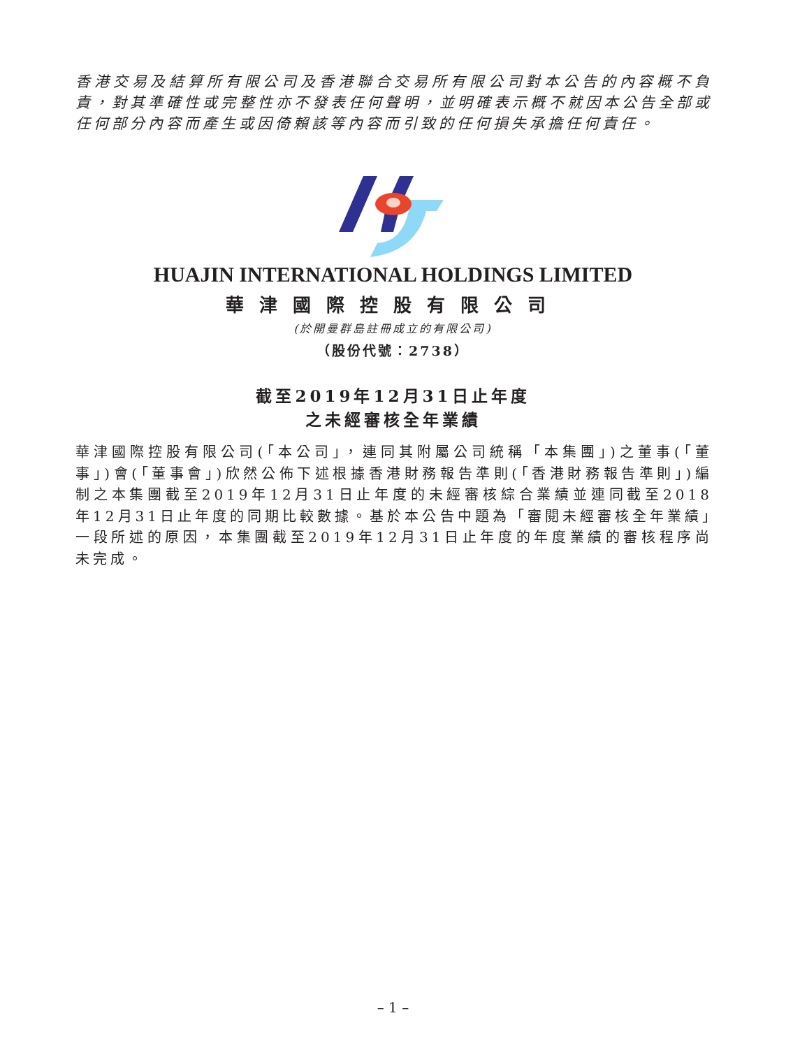香港交易及結算所有限公司及香港聯合交易所有限公司對本公告的內容概不負責，對其準確性或完整性亦不發表任何聲明，並明確表示概不就因本公告全部或任何部分內容而產生或因倚賴該等內容而引致的任何損失承擔任何責任。
HUAJIN INTERNATIONAL HOLDINGS LIMITED
華津國際控股有限公司
(於開曼群島註冊成立的有限公司)
（股份代號：2738）
截至2019年12月31日止年度
之未經審核全年業績
華津國際控股有限公司(「本公司」，連同其附屬公司統稱「本集團」)之董事(「董事」)會(「董事會」)欣然公佈下述根據香港財務報告準則(「香港財務報告準則」)編制之本集團截至2019年12月31日止年度的未經審核綜合業績並連同截至2018年12月31日止年度的同期比較數據。基於本公告中題為「審閱未經審核全年業績」一段所述的原因，本集團截至2019年12月31日止年度的年度業績的審核程序尚未完成。
– 1 –